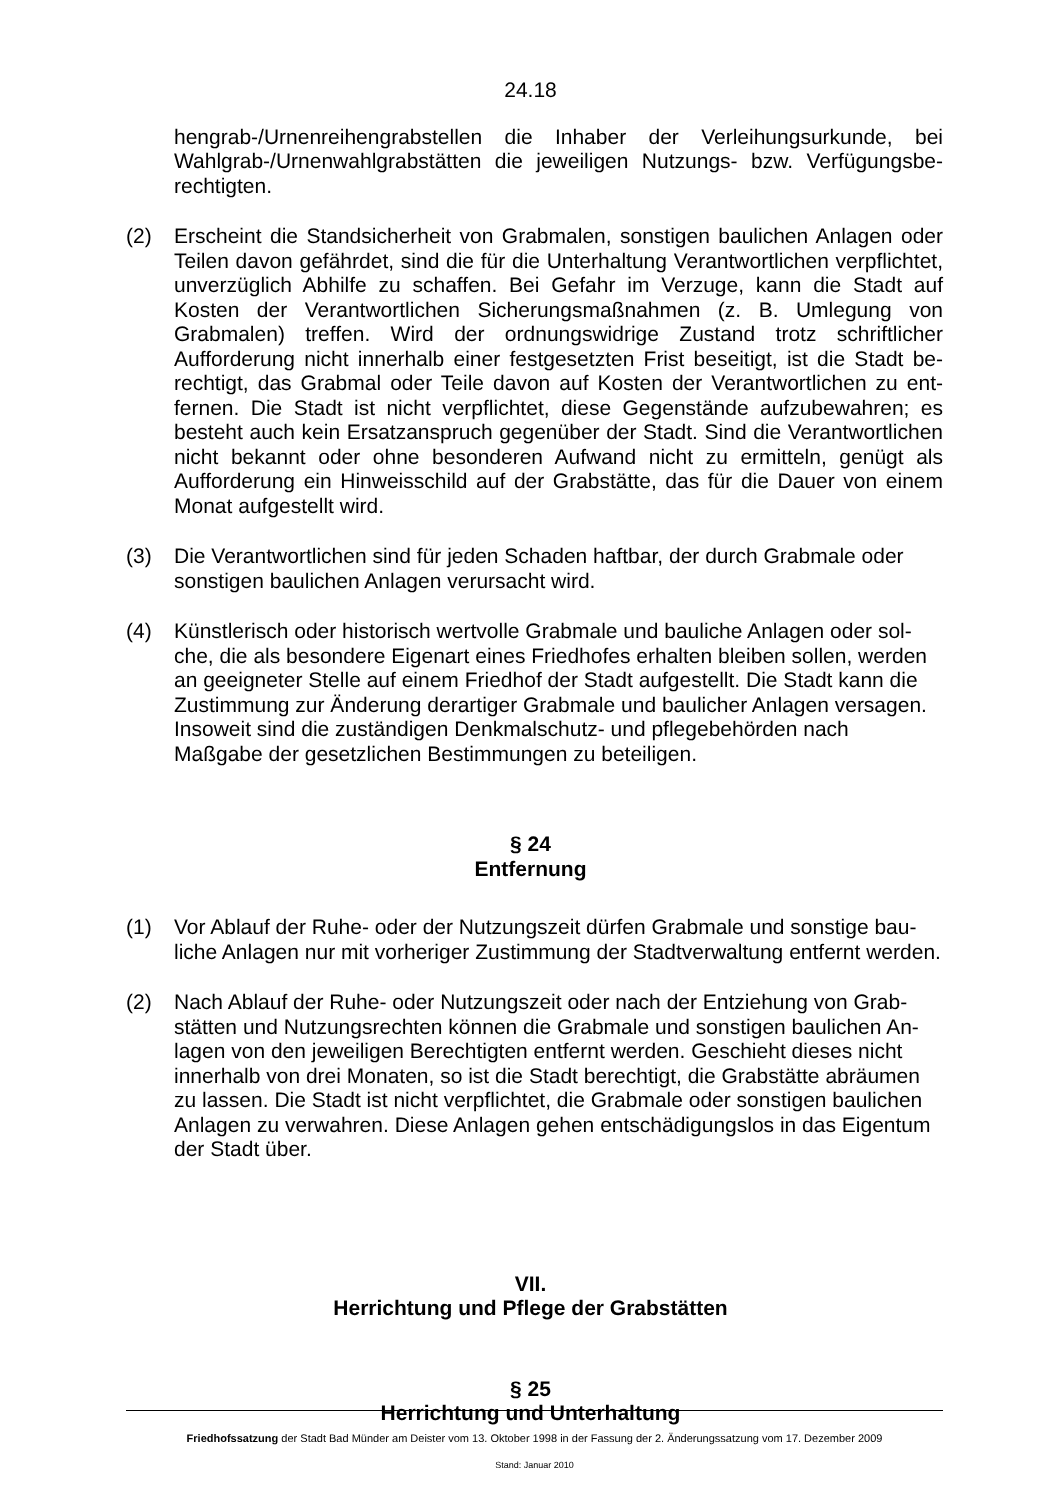24.18
hengrab-/Urnenreihengrabstellen die Inhaber der Verleihungsurkunde, bei Wahlgrab-/Urnenwahlgrabstätten die jeweiligen Nutzungs- bzw. Verfügungsbe­rechtigten.
(2) Erscheint die Standsicherheit von Grabmalen, sonstigen baulichen Anlagen oder Teilen davon gefährdet, sind die für die Unterhaltung Verantwortlichen ver­pflichtet, unverzüglich Abhilfe zu schaffen. Bei Gefahr im Verzuge, kann die Stadt auf Kosten der Verantwortlichen Sicherungsmaßnahmen (z. B. Umlegung von Grabmalen) treffen. Wird der ordnungswidrige Zustand trotz schriftlicher Aufforderung nicht innerhalb einer festgesetzten Frist beseitigt, ist die Stadt be­rechtigt, das Grabmal oder Teile davon auf Kosten der Verantwortlichen zu ent­fernen. Die Stadt ist nicht verpflichtet, diese Gegenstände aufzubewahren; es besteht auch kein Ersatzanspruch gegenüber der Stadt. Sind die Verantwortli­chen nicht bekannt oder ohne besonderen Aufwand nicht zu ermitteln, genügt als Aufforderung ein Hinweisschild auf der Grabstätte, das für die Dauer von ei­nem Monat aufgestellt wird.
(3) Die Verantwortlichen sind für jeden Schaden haftbar, der durch Grabmale oder sonstigen baulichen Anlagen verursacht wird.
(4) Künstlerisch oder historisch wertvolle Grabmale und bauliche Anlagen oder sol­che, die als besondere Eigenart eines Friedhofes erhalten bleiben sollen, wer­den an geeigneter Stelle auf einem Friedhof der Stadt aufgestellt. Die Stadt kann die Zustimmung zur Änderung derartiger Grabmale und baulicher Anlagen versagen. Insoweit sind die zuständigen Denkmalschutz- und pflegebehörden nach Maßgabe der gesetzlichen Bestimmungen zu beteiligen.
§ 24
Entfernung
(1) Vor Ablauf der Ruhe- oder der Nutzungszeit dürfen Grabmale und sonstige bau­liche Anlagen nur mit vorheriger Zustimmung der Stadtverwaltung entfernt wer­den.
(2) Nach Ablauf der Ruhe- oder Nutzungszeit oder nach der Entziehung von Grab­stätten und Nutzungsrechten können die Grabmale und sonstigen baulichen An­lagen von den jeweiligen Berechtigten entfernt werden. Geschieht dieses nicht innerhalb von drei Monaten, so ist die Stadt berechtigt, die Grabstätte abräumen zu lassen. Die Stadt ist nicht verpflichtet, die Grabmale oder sonstigen bauli­chen Anlagen zu verwahren. Diese Anlagen gehen entschädigungslos in das Eigentum der Stadt über.
VII.
Herrichtung und Pflege der Grabstätten
§ 25
Herrichtung und Unterhaltung
Friedhofssatzung der Stadt Bad Münder am Deister vom 13. Oktober 1998 in der Fassung der 2. Änderungssatzung vom 17. Dezember 2009
Stand: Januar 2010